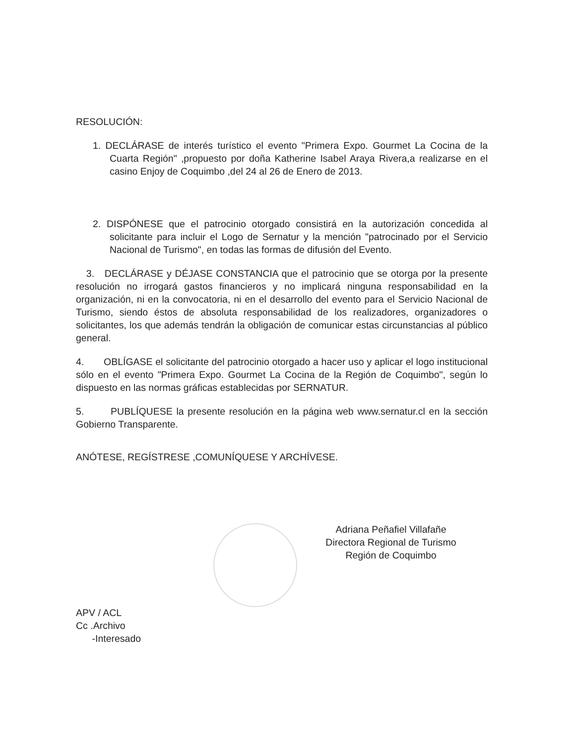RESOLUCIÓN:
1. DECLÁRASE de interés turístico el evento "Primera Expo. Gourmet La Cocina de la Cuarta Región" ,propuesto por doña Katherine Isabel Araya Rivera,a realizarse en el casino Enjoy de Coquimbo ,del 24 al 26 de Enero de 2013.
2. DISPÓNESE que el patrocinio otorgado consistirá en la autorización concedida al solicitante para incluir el Logo de Sernatur y la mención "patrocinado por el Servicio Nacional de Turismo", en todas las formas de difusión del Evento.
3. DECLÁRASE y DÉJASE CONSTANCIA que el patrocinio que se otorga por la presente resolución no irrogará gastos financieros y no implicará ninguna responsabilidad en la organización, ni en la convocatoria, ni en el desarrollo del evento para el Servicio Nacional de Turismo, siendo éstos de absoluta responsabilidad de los realizadores, organizadores o solicitantes, los que además tendrán la obligación de comunicar estas circunstancias al público general.
4. OBLÍGASE el solicitante del patrocinio otorgado a hacer uso y aplicar el logo institucional sólo en el evento "Primera Expo. Gourmet La Cocina de la Región de Coquimbo", según lo dispuesto en las normas gráficas establecidas por SERNATUR.
5. PUBLÍQUESE la presente resolución en la página web www.sernatur.cl en la sección Gobierno Transparente.
ANÓTESE, REGÍSTRESE ,COMUNÍQUESE Y ARCHÍVESE.
Adriana Peñafiel Villafañe
Directora Regional de Turismo
Región de Coquimbo
APV / ACL
Cc .Archivo
-Interesado